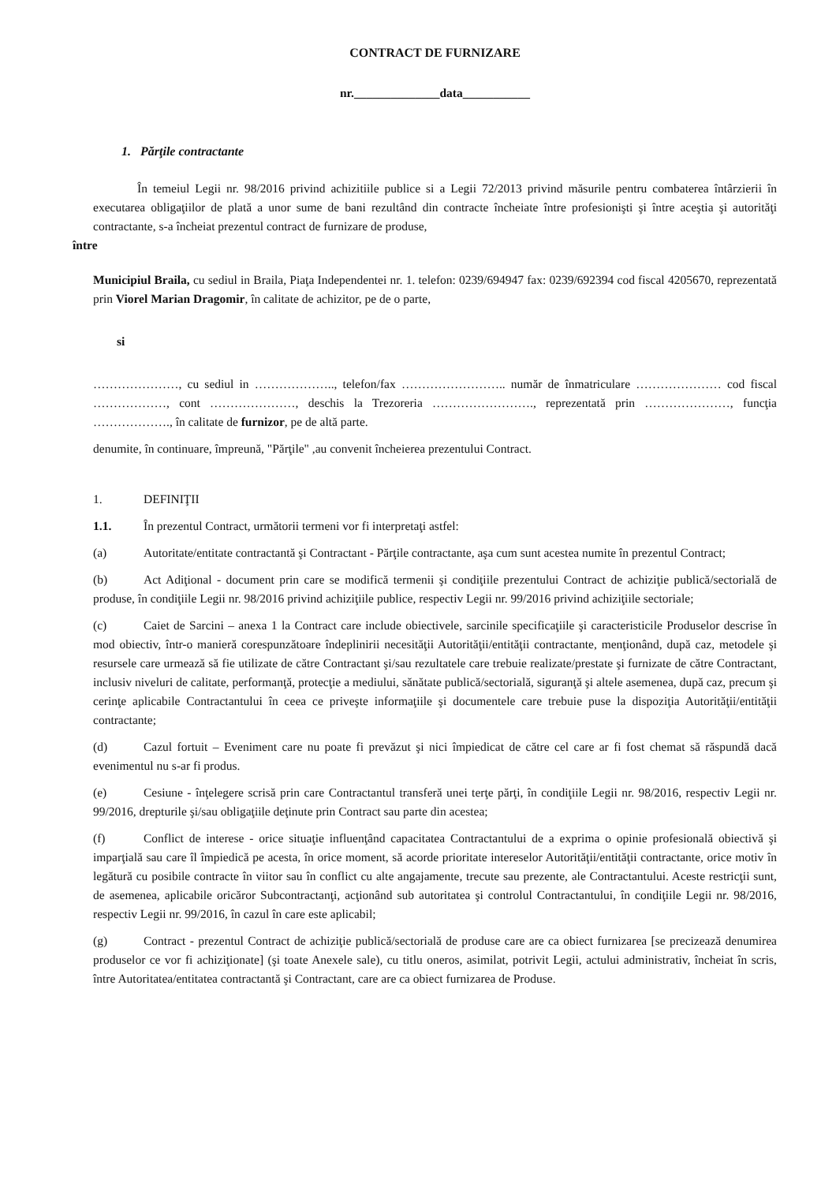CONTRACT DE FURNIZARE
nr.______________data___________
1. Părţile contractante
În temeiul Legii nr. 98/2016 privind achizitiile publice si a Legii 72/2013 privind măsurile pentru combaterea întârzierii în executarea obligaţiilor de plată a unor sume de bani rezultând din contracte încheiate între profesionişti şi între aceştia şi autorităţi contractante, s-a încheiat prezentul contract de furnizare de produse,
între
Municipiul Braila, cu sediul in Braila, Piaţa Independentei nr. 1. telefon: 0239/694947 fax: 0239/692394 cod fiscal 4205670, reprezentată prin Viorel Marian Dragomir, în calitate de achizitor, pe de o parte,
si
…………………, cu sediul in ……………….., telefon/fax …………………….. număr de înmatriculare ………………… cod fiscal ………………, cont …………………, deschis la Trezoreria ……………………., reprezentată prin …………………, funcţia ………………., în calitate de furnizor, pe de altă parte.
denumite, în continuare, împreună, "Părţile" ,au convenit încheierea prezentului Contract.
1. DEFINIŢII
1.1. În prezentul Contract, următorii termeni vor fi interpretaţi astfel:
(a) Autoritate/entitate contractantă şi Contractant - Părţile contractante, aşa cum sunt acestea numite în prezentul Contract;
(b) Act Adiţional - document prin care se modifică termenii şi condiţiile prezentului Contract de achiziţie publică/sectorială de produse, în condiţiile Legii nr. 98/2016 privind achiziţiile publice, respectiv Legii nr. 99/2016 privind achiziţiile sectoriale;
(c) Caiet de Sarcini – anexa 1 la Contract care include obiectivele, sarcinile specificaţiile şi caracteristicile Produselor descrise în mod obiectiv, într-o manieră corespunzătoare îndeplinirii necesităţii Autorităţii/entităţii contractante, menţionând, după caz, metodele şi resursele care urmează să fie utilizate de către Contractant şi/sau rezultatele care trebuie realizate/prestate şi furnizate de către Contractant, inclusiv niveluri de calitate, performanţă, protecţie a mediului, sănătate publică/sectorială, siguranţă şi altele asemenea, după caz, precum şi cerinţe aplicabile Contractantului în ceea ce priveşte informaţiile şi documentele care trebuie puse la dispoziţia Autorităţii/entităţii contractante;
(d) Cazul fortuit – Eveniment care nu poate fi prevăzut şi nici împiedicat de către cel care ar fi fost chemat să răspundă dacă evenimentul nu s-ar fi produs.
(e) Cesiune - înţelegere scrisă prin care Contractantul transferă unei terţe părţi, în condiţiile Legii nr. 98/2016, respectiv Legii nr. 99/2016, drepturile şi/sau obligaţiile deţinute prin Contract sau parte din acestea;
(f) Conflict de interese - orice situaţie influenţând capacitatea Contractantului de a exprima o opinie profesională obiectivă şi imparţială sau care îl împiedică pe acesta, în orice moment, să acorde prioritate intereselor Autorităţii/entităţii contractante, orice motiv în legătură cu posibile contracte în viitor sau în conflict cu alte angajamente, trecute sau prezente, ale Contractantului. Aceste restricţii sunt, de asemenea, aplicabile oricăror Subcontractanţi, acţionând sub autoritatea şi controlul Contractantului, în condiţiile Legii nr. 98/2016, respectiv Legii nr. 99/2016, în cazul în care este aplicabil;
(g) Contract - prezentul Contract de achiziţie publică/sectorială de produse care are ca obiect furnizarea [se precizează denumirea produselor ce vor fi achiziţionate] (şi toate Anexele sale), cu titlu oneros, asimilat, potrivit Legii, actului administrativ, încheiat în scris, între Autoritatea/entitatea contractantă şi Contractant, care are ca obiect furnizarea de Produse.